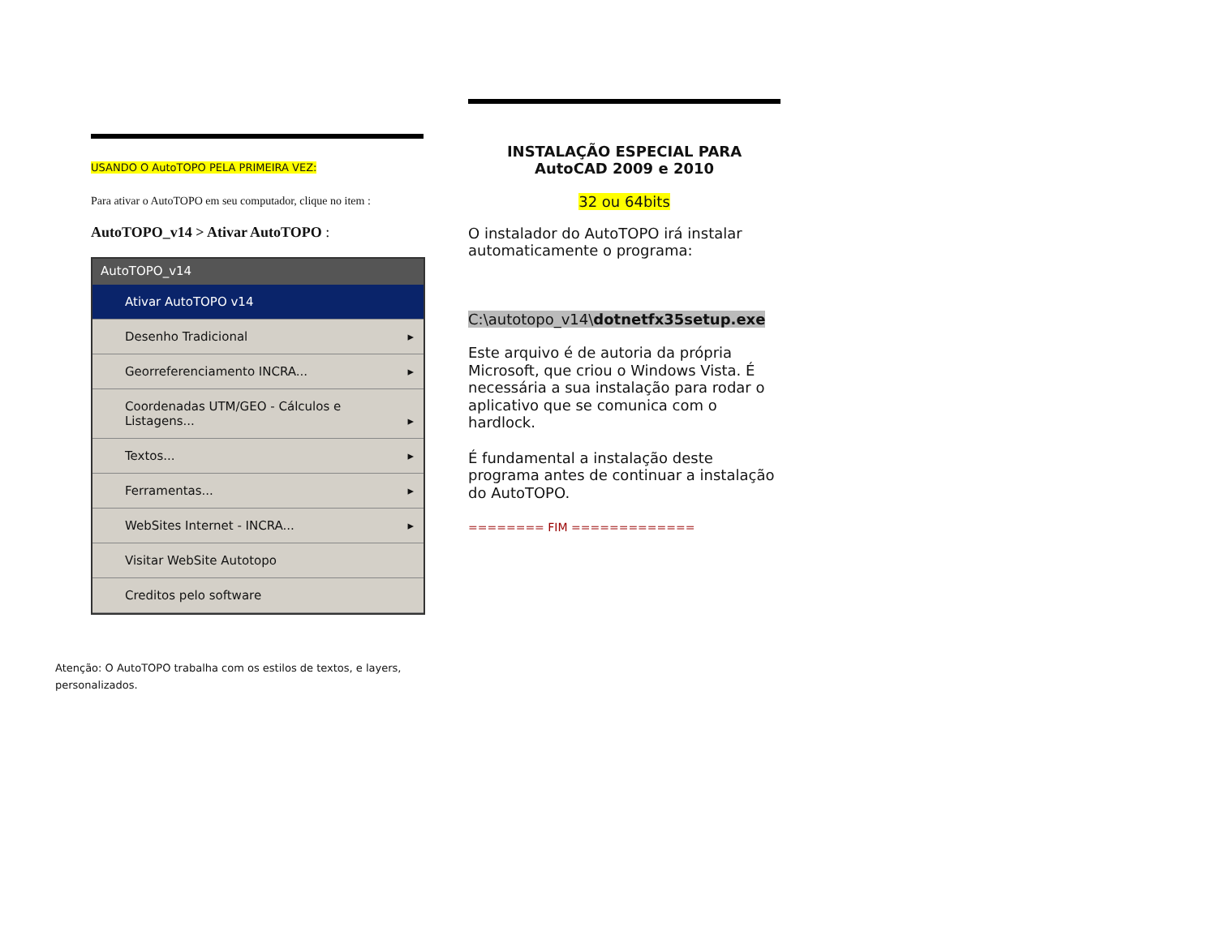USANDO O AutoTOPO PELA PRIMEIRA VEZ:
Para ativar o AutoTOPO em seu computador, clique no item :
AutoTOPO_v14 > Ativar AutoTOPO :
AutoTOPO_v14
Ativar AutoTOPO v14
Desenho Tradicional ▸
Georreferenciamento INCRA... ▸
Coordenadas UTM/GEO - Cálculos e Listagens... ▸
Textos... ▸
Ferramentas... ▸
WebSites Internet - INCRA... ▸
Visitar WebSite Autotopo
Creditos pelo software
Atenção: O AutoTOPO trabalha com os estilos de textos, e layers, personalizados.
INSTALAÇÃO ESPECIAL PARA
AutoCAD 2009 e 2010
32 ou 64bits
O instalador do AutoTOPO irá instalar automaticamente o programa:
C:\autotopo_v14\dotnetfx35setup.exe
Este arquivo é de autoria da própria Microsoft, que criou o Windows Vista. É necessária a sua instalação para rodar o aplicativo que se comunica com o hardlock.
É fundamental a instalação deste programa antes de continuar a instalação do AutoTOPO.
======== FIM =============